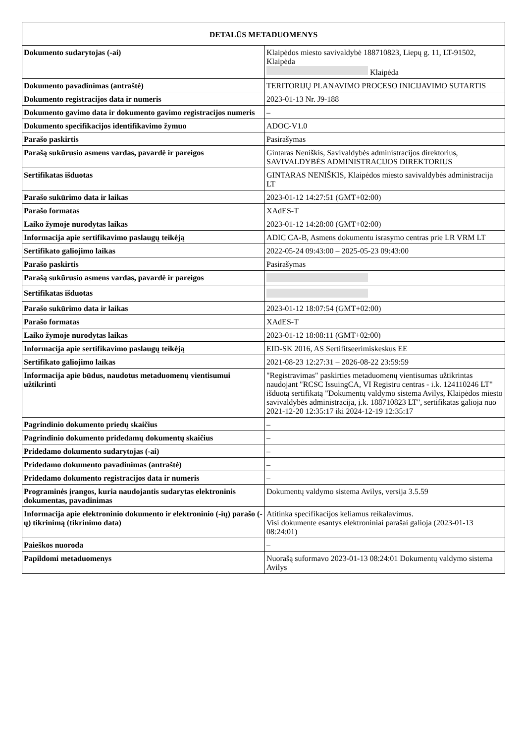| DETALŪS METADUOMENYS | |
| --- | --- |
| Dokumento sudarytojas (-ai) | Klaipėdos miesto savivaldybė 188710823, Liepų g. 11, LT-91502, Klaipėda Klaipėda |
| Dokumento pavadinimas (antraštė) | TERITORIJŲ PLANAVIMO PROCESO INICIJAVIMO SUTARTIS |
| Dokumento registracijos data ir numeris | 2023-01-13 Nr. J9-188 |
| Dokumento gavimo data ir dokumento gavimo registracijos numeris | – |
| Dokumento specifikacijos identifikavimo žymuo | ADOC-V1.0 |
| Parašo paskirtis | Pasirašymas |
| Parašą sukūrusio asmens vardas, pavardė ir pareigos | Gintaras Neniškis, Savivaldybės administracijos direktorius, SAVIVALDYBĖS ADMINISTRACIJOS DIREKTORIUS |
| Sertifikatas išduotas | GINTARAS NENIŠKIS, Klaipėdos miesto savivaldybės administracija LT |
| Parašo sukūrimo data ir laikas | 2023-01-12 14:27:51 (GMT+02:00) |
| Parašo formatas | XAdES-T |
| Laiko žymoje nurodytas laikas | 2023-01-12 14:28:00 (GMT+02:00) |
| Informacija apie sertifikavimo paslaugų teikėją | ADIC CA-B, Asmens dokumentu israsymo centras prie LR VRM LT |
| Sertifikato galiojimo laikas | 2022-05-24 09:43:00 – 2025-05-23 09:43:00 |
| Parašo paskirtis | Pasirašymas |
| Parašą sukūrusio asmens vardas, pavardė ir pareigos | |
| Sertifikatas išduotas | |
| Parašo sukūrimo data ir laikas | 2023-01-12 18:07:54 (GMT+02:00) |
| Parašo formatas | XAdES-T |
| Laiko žymoje nurodytas laikas | 2023-01-12 18:08:11 (GMT+02:00) |
| Informacija apie sertifikavimo paslaugų teikėją | EID-SK 2016, AS Sertifitseerimiskeskus EE |
| Sertifikato galiojimo laikas | 2021-08-23 12:27:31 – 2026-08-22 23:59:59 |
| Informacija apie būdus, naudotus metaduomenų vientisumui užtikrinti | "Registravimas" paskirties metaduomenų vientisumas užtikrintas naudojant "RCSC IssuingCA, VI Registru centras - i.k. 124110246 LT" išduotą sertifikatą "Dokumentų valdymo sistema Avilys, Klaipėdos miesto savivaldybės administracija, į.k. 188710823 LT", sertifikatas galioja nuo 2021-12-20 12:35:17 iki 2024-12-19 12:35:17 |
| Pagrindinio dokumento priedų skaičius | – |
| Pagrindinio dokumento pridedamų dokumentų skaičius | – |
| Pridedamo dokumento sudarytojas (-ai) | – |
| Pridedamo dokumento pavadinimas (antraštė) | – |
| Pridedamo dokumento registracijos data ir numeris | – |
| Programinės įrangos, kuria naudojantis sudarytas elektroninis dokumentas, pavadinimas | Dokumentų valdymo sistema Avilys, versija 3.5.59 |
| Informacija apie elektroninio dokumento ir elektroninio (-ių) parašo (-ų) tikrinimą (tikrinimo data) | Atitinka specifikacijos keliamus reikalavimus. Visi dokumente esantys elektroniniai parašai galioja (2023-01-13 08:24:01) |
| Paieškos nuoroda | – |
| Papildomi metaduomenys | Nuorašą suformavo 2023-01-13 08:24:01 Dokumentų valdymo sistema Avilys |